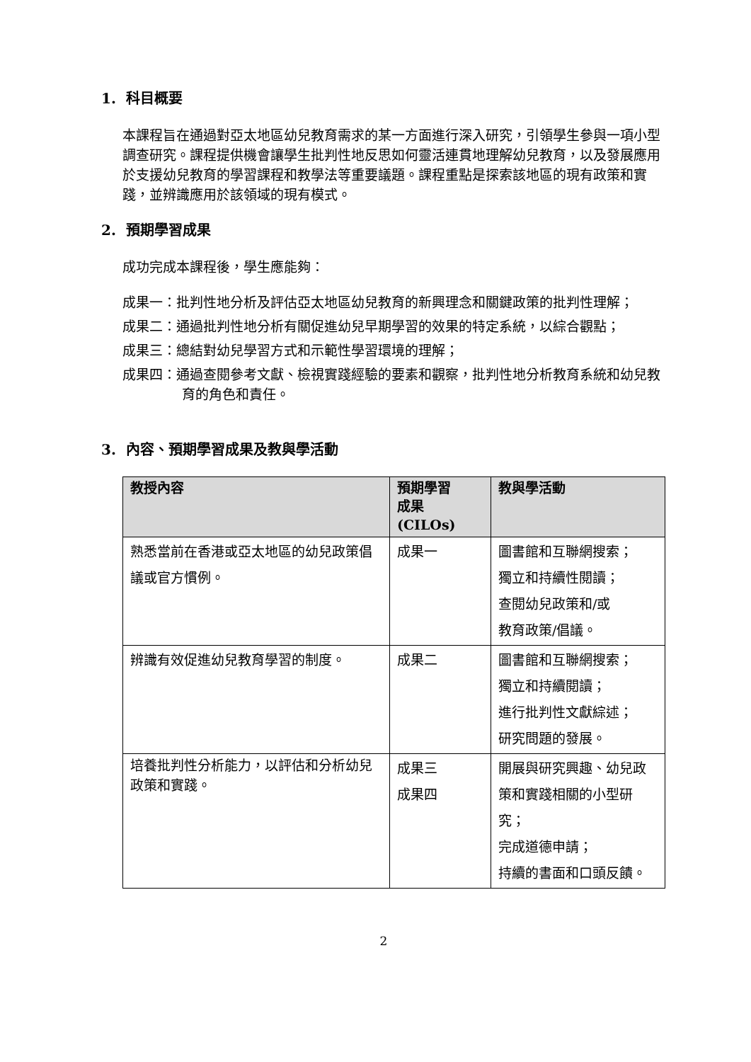1. 科目概要
本課程旨在通過對亞太地區幼兒教育需求的某一方面進行深入研究，引領學生參與一項小型調查研究。課程提供機會讓學生批判性地反思如何靈活連貫地理解幼兒教育，以及發展應用於支援幼兒教育的學習課程和教學法等重要議題。課程重點是探索該地區的現有政策和實踐，並辨識應用於該領域的現有模式。
2. 預期學習成果
成功完成本課程後，學生應能夠：
成果一：批判性地分析及評估亞太地區幼兒教育的新興理念和關鍵政策的批判性理解；
成果二：通過批判性地分析有關促進幼兒早期學習的效果的特定系統，以綜合觀點；
成果三：總結對幼兒學習方式和示範性學習環境的理解；
成果四：通過查閱參考文獻、檢視實踐經驗的要素和觀察，批判性地分析教育系統和幼兒教育的角色和責任。
3. 內容、預期學習成果及教與學活動
| 教授內容 | 預期學習 成果 (CILOs) | 教與學活動 |
| --- | --- | --- |
| 熟悉當前在香港或亞太地區的幼兒政策倡議或官方慣例。 | 成果一 | 圖書館和互聯網搜索； 獨立和持續性閱讀； 查閱幼兒政策和/或 教育政策/倡議。 |
| 辨識有效促進幼兒教育學習的制度。 | 成果二 | 圖書館和互聯網搜索； 獨立和持續閱讀； 進行批判性文獻綜述； 研究問題的發展。 |
| 培養批判性分析能力，以評估和分析幼兒政策和實踐。 | 成果三 成果四 | 開展與研究興趣、幼兒政策和實踐相關的小型研究； 完成道德申請； 持續的書面和口頭反饋。 |
2